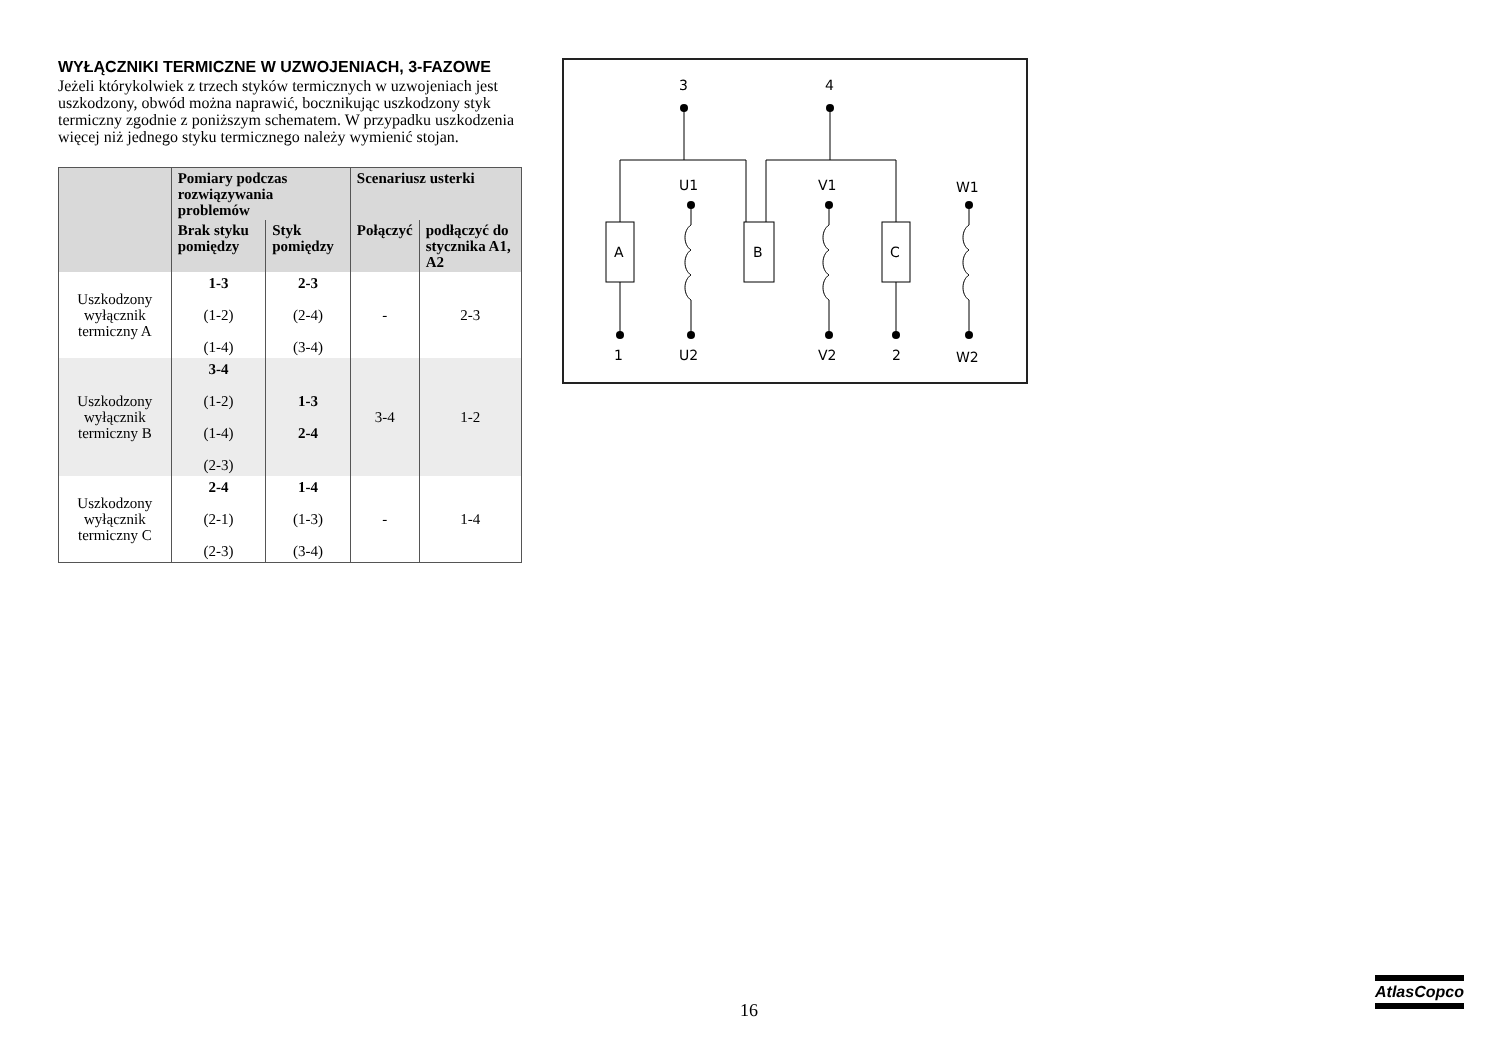WYŁĄCZNIKI TERMICZNE W UZWOJENIACH, 3-FAZOWE
Jeżeli którykolwiek z trzech styków termicznych w uzwojeniach jest uszkodzony, obwód można naprawić, bocznikując uszkodzony styk termiczny zgodnie z poniższym schematem. W przypadku uszkodzenia więcej niż jednego styku termicznego należy wymienić stojan.
| | Pomiary podczas rozwiązywania problemów | | Scenariusz usterki | |
| --- | --- | --- | --- | --- |
| | Brak styku pomiędzy | Styk pomiędzy | Połączyć | podłączyć do stycznika A1, A2 |
| Uszkodzony wyłącznik termiczny A | 1-3 (1-2) (1-4) | 2-3 (2-4) (3-4) | - | 2-3 |
| Uszkodzony wyłącznik termiczny B | 3-4 (1-2) (1-4) (2-3) | 1-3 2-4 | 3-4 | 1-2 |
| Uszkodzony wyłącznik termiczny C | 2-4 (2-1) (2-3) | 1-4 (1-3) (3-4) | - | 1-4 |
3
4
1
2
U1
V1
W1
U2
V2
W2
A
B
C
16
AtlasCopco